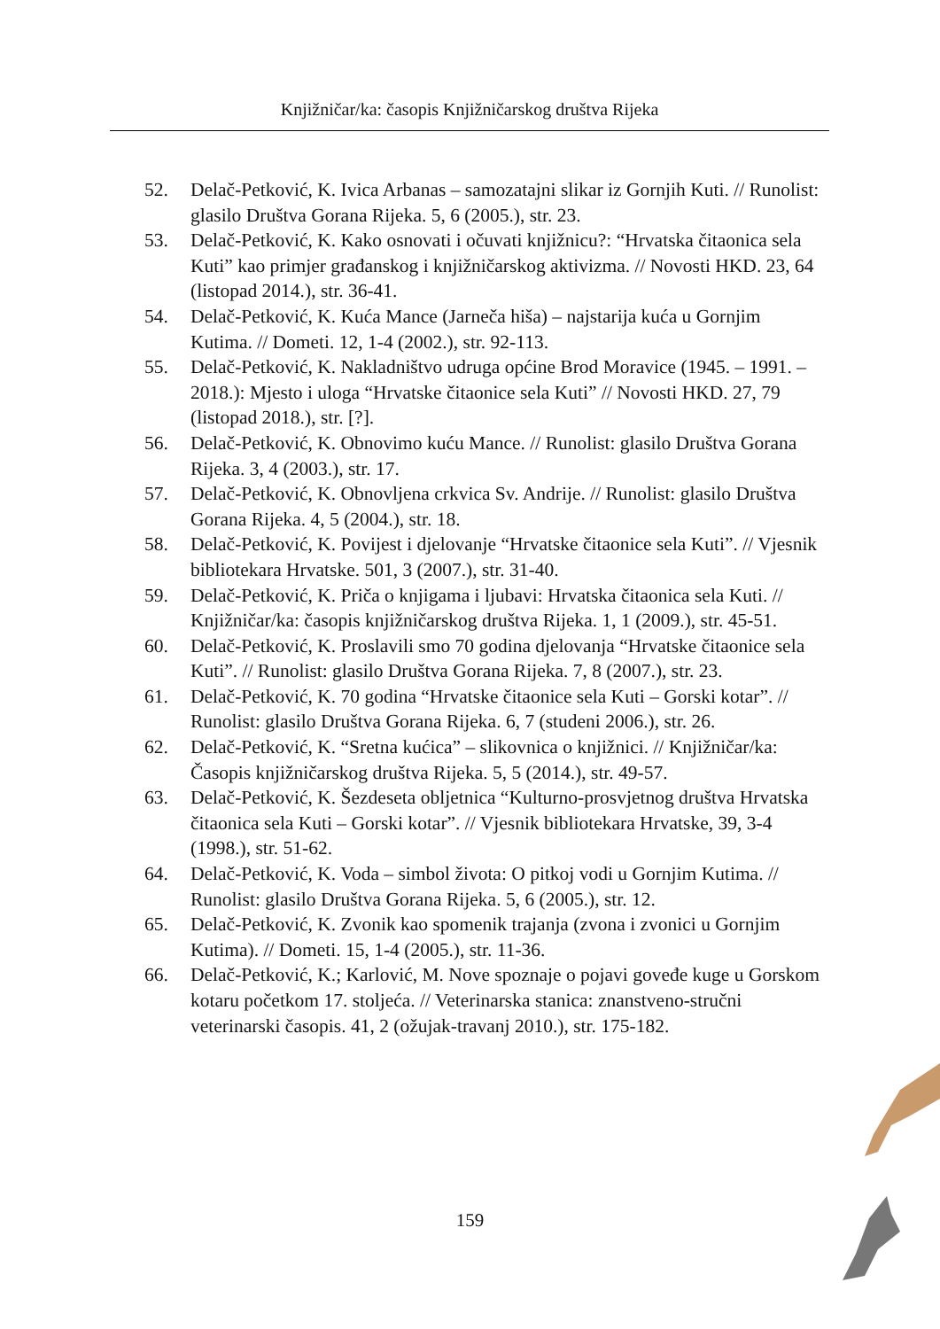Knjižničar/ka: časopis Knjižničarskog društva Rijeka
52. Delač-Petković, K. Ivica Arbanas – samozatajni slikar iz Gornjih Kuti. // Runolist: glasilo Društva Gorana Rijeka. 5, 6 (2005.), str. 23.
53. Delač-Petković, K. Kako osnovati i očuvati knjižnicu?: “Hrvatska čitaonica sela Kuti” kao primjer građanskog i knjižničarskog aktivizma. // Novosti HKD. 23, 64 (listopad 2014.), str. 36-41.
54. Delač-Petković, K. Kuća Mance (Jarneča hiša) – najstarija kuća u Gornjim Kutima. // Dometi. 12, 1-4 (2002.), str. 92-113.
55. Delač-Petković, K. Nakladništvo udruga općine Brod Moravice (1945. – 1991. – 2018.): Mjesto i uloga “Hrvatske čitaonice sela Kuti” // Novosti HKD. 27, 79 (listopad 2018.), str. [?].
56. Delač-Petković, K. Obnovimo kuću Mance. // Runolist: glasilo Društva Gorana Rijeka. 3, 4 (2003.), str. 17.
57. Delač-Petković, K. Obnovljena crkvica Sv. Andrije. // Runolist: glasilo Društva Gorana Rijeka. 4, 5 (2004.), str. 18.
58. Delač-Petković, K. Povijest i djelovanje “Hrvatske čitaonice sela Kuti”. // Vjesnik bibliotekara Hrvatske. 501, 3 (2007.), str. 31-40.
59. Delač-Petković, K. Priča o knjigama i ljubavi: Hrvatska čitaonica sela Kuti. // Knjižničar/ka: časopis knjižničarskog društva Rijeka. 1, 1 (2009.), str. 45-51.
60. Delač-Petković, K. Proslavili smo 70 godina djelovanja “Hrvatske čitaonice sela Kuti”. // Runolist: glasilo Društva Gorana Rijeka. 7, 8 (2007.), str. 23.
61. Delač-Petković, K. 70 godina “Hrvatske čitaonice sela Kuti – Gorski kotar”. // Runolist: glasilo Društva Gorana Rijeka. 6, 7 (studeni 2006.), str. 26.
62. Delač-Petković, K. “Sretna kućica” – slikovnica o knjižnici. // Knjižničar/ka: Časopis knjižničarskog društva Rijeka. 5, 5 (2014.), str. 49-57.
63. Delač-Petković, K. Šezdeseta obljetnica “Kulturno-prosvjetnog društva Hrvatska čitaonica sela Kuti – Gorski kotar”. // Vjesnik bibliotekara Hrvatske, 39, 3-4 (1998.), str. 51-62.
64. Delač-Petković, K. Voda – simbol života: O pitkoj vodi u Gornjim Kutima. // Runolist: glasilo Društva Gorana Rijeka. 5, 6 (2005.), str. 12.
65. Delač-Petković, K. Zvonik kao spomenik trajanja (zvona i zvonici u Gornjim Kutima). // Dometi. 15, 1-4 (2005.), str. 11-36.
66. Delač-Petković, K.; Karlović, M. Nove spoznaje o pojavi goveđe kuge u Gorskom kotaru početkom 17. stoljeća. // Veterinarska stanica: znanstveno-stručni veterinarski časopis. 41, 2 (ožujak-travanj 2010.), str. 175-182.
159